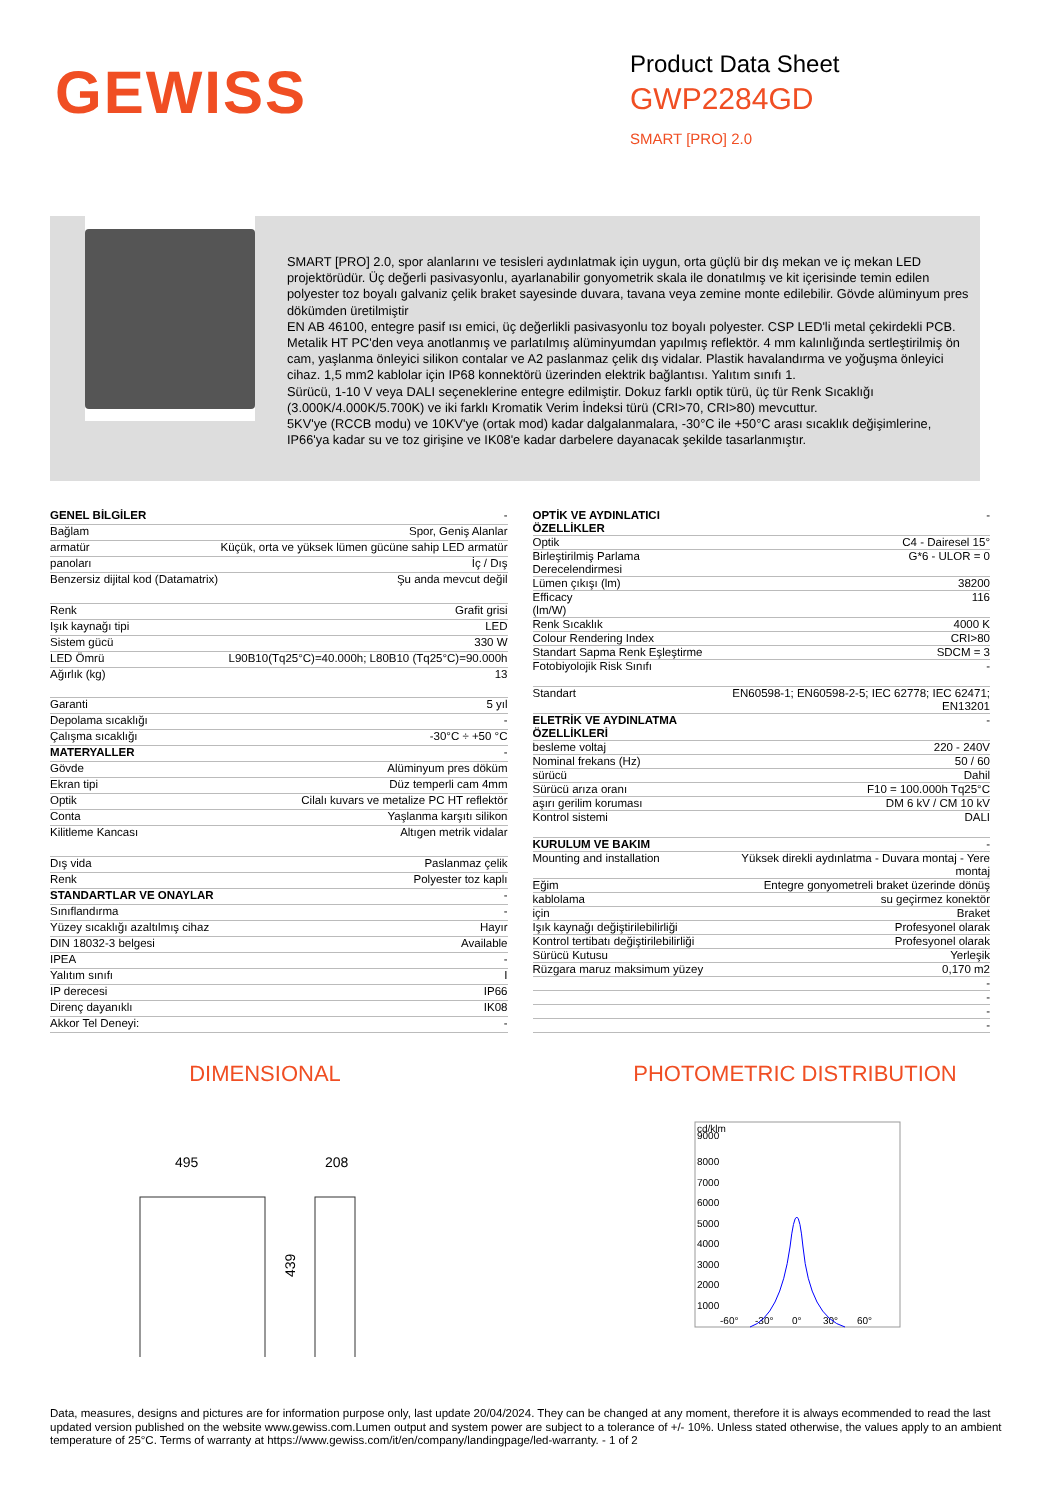GEWISS
Product Data Sheet
GWP2284GD
SMART [PRO] 2.0
SMART [PRO] 2.0, spor alanlarını ve tesisleri aydınlatmak için uygun, orta güçlü bir dış mekan ve iç mekan LED projektörüdür. Üç değerli pasivasyonlu, ayarlanabilir gonyometrik skala ile donatılmış ve kit içerisinde temin edilen polyester toz boyalı galvaniz çelik braket sayesinde duvara, tavana veya zemine monte edilebilir. Gövde alüminyum pres dökümden üretilmiştir
EN AB 46100, entegre pasif ısı emici, üç değerlikli pasivasyonlu toz boyalı polyester. CSP LED'li metal çekirdekli PCB.
Metalik HT PC'den veya anotlanmış ve parlatılmış alüminyumdan yapılmış reflektör. 4 mm kalınlığında sertleştirilmiş ön cam, yaşlanma önleyici silikon contalar ve A2 paslanmaz çelik dış vidalar. Plastik havalandırma ve yoğuşma önleyici cihaz. 1,5 mm2 kablolar için IP68 konnektörü üzerinden elektrik bağlantısı. Yalıtım sınıfı 1.
Sürücü, 1-10 V veya DALI seçeneklerine entegre edilmiştir. Dokuz farklı optik türü, üç tür Renk Sıcaklığı (3.000K/4.000K/5.700K) ve iki farklı Kromatik Verim İndeksi türü (CRI>70, CRI>80) mevcuttur.
5KV'ye (RCCB modu) ve 10KV'ye (ortak mod) kadar dalgalanmalara, -30°C ile +50°C arası sıcaklık değişimlerine, IP66'ya kadar su ve toz girişine ve IK08'e kadar darbelere dayanacak şekilde tasarlanmıştır.
| GENEL BİLGİLER | - |
| Bağlam | Spor, Geniş Alanlar |
| armatür | Küçük, orta ve yüksek lümen gücüne sahip LED armatür |
| panoları | İç / Dış |
| Benzersiz dijital kod (Datamatrix) | Şu anda mevcut değil |
| Renk | Grafit grisi |
| Işık kaynağı tipi | LED |
| Sistem gücü | 330 W |
| LED Ömrü | L90B10(Tq25°C)=40.000h; L80B10 (Tq25°C)=90.000h |
| Ağırlık (kg) | 13 |
| Garanti | 5 yıl |
| Depolama sıcaklığı | - |
| Çalışma sıcaklığı | -30°C ÷ +50 °C |
| MATERYALLER | - |
| Gövde | Alüminyum pres döküm |
| Ekran tipi | Düz temperli cam 4mm |
| Optik | Cilalı kuvars ve metalize PC HT reflektör |
| Conta | Yaşlanma karşıtı silikon |
| Kilitleme Kancası | Altıgen metrik vidalar |
| Dış vida | Paslanmaz çelik |
| Renk | Polyester toz kaplı |
| STANDARTLAR VE ONAYLAR | - |
| Sınıflandırma | - |
| Yüzey sıcaklığı azaltılmış cihaz | Hayır |
| DIN 18032-3 belgesi | Available |
| IPEA | - |
| Yalıtım sınıfı | I |
| IP derecesi | IP66 |
| Direnç dayanıklı | IK08 |
| Akkor Tel Deneyi: | - |
| OPTİK VE AYDINLATICI ÖZELLİKLER | - |
| Optik | C4 - Dairesel 15° |
| Birleştirilmiş Parlama Derecelendirmesi | G*6 - ULOR = 0 |
| Lümen çıkışı (lm) | 38200 |
| Efficacy (lm/W) | 116 |
| Renk Sıcaklık | 4000 K |
| Colour Rendering Index | CRI>80 |
| Standart Sapma Renk Eşleştirme | SDCM = 3 |
| Fotobiyolojik Risk Sınıfı | - |
| Standart | EN60598-1; EN60598-2-5; IEC 62778; IEC 62471; EN13201 |
| ELETRİK VE AYDINLATMA ÖZELLİKLERİ | - |
| besleme voltaj | 220 - 240V |
| Nominal frekans (Hz) | 50 / 60 |
| sürücü | Dahil |
| Sürücü arıza oranı | F10 = 100.000h Tq25°C |
| aşırı gerilim koruması | DM 6 kV / CM 10 kV |
| Kontrol sistemi | DALI |
| KURULUM VE BAKIM | - |
| Mounting and installation | Yüksek direkli aydınlatma - Duvara montaj - Yere montaj |
| Eğim | Entegre gonyometreli braket üzerinde dönüş |
| kablolama | su geçirmez konektör |
| için | Braket |
| Işık kaynağı değiştirilebilirliği | Profesyonel olarak |
| Kontrol tertibatı değiştirilebilirliği | Profesyonel olarak |
| Sürücü Kutusu | Yerleşik |
| Rüzgara maruz maksimum yüzey | 0,170 m2 |
| | - |
| | - |
| | - |
| | - |
DIMENSIONAL
495
208
439
PHOTOMETRIC DISTRIBUTION
cd/klm
9000
8000
7000
6000
5000
4000
3000
2000
1000
-60°
-30°
0°
30°
60°
Data, measures, designs and pictures are for information purpose only, last update 20/04/2024. They can be changed at any moment, therefore it is always ecommended to read the last updated version published on the website www.gewiss.com.Lumen output and system power are subject to a tolerance of +/- 10%. Unless stated otherwise, the values apply to an ambient temperature of 25°C. Terms of warranty at https://www.gewiss.com/it/en/company/landingpage/led-warranty. - 1 of 2